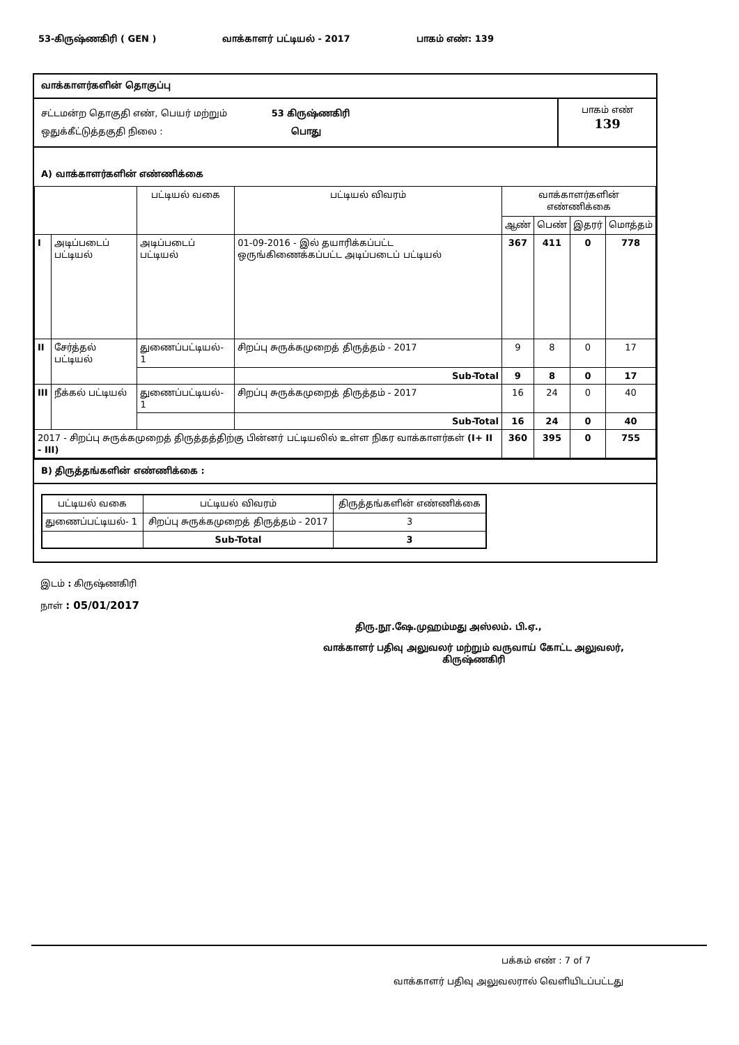53-கிருஷ்ணகிரி ( GEN ) வாக்காளர் பட்டியல் - 2017 பாகம் எண்: 139
வாக்காளர்களின் தொகுப்பு
சட்டமன்ற தொகுதி எண், பெயர் மற்றும் 53 கிருஷ்ணகிரி
ஒதுக்கீட்டுத்தகுதி நிலை : பொது
பாகம் எண்
139
A) வாக்காளர்களின் எண்ணிக்கை
| | | பட்டியல் வகை | பட்டியல் விவரம் | வாக்காளர்களின் எண்ணிக்கை | | | |
| --- | --- | --- | --- | --- | --- | --- | --- |
| | | | | ஆண் | பெண் | இதரர் | மொத்தம் |
| I | அடிப்படைப் பட்டியல் | அடிப்படைப் பட்டியல் | 01-09-2016 - இல் தயாரிக்கப்பட்ட ஒருங்கிணைக்கப்பட்ட அடிப்படைப் பட்டியல் | 367 | 411 | 0 | 778 |
| II | சேர்த்தல் பட்டியல் | துணைப்பட்டியல்- 1 | சிறப்பு சுருக்கமுறைத் திருத்தம் - 2017 | 9 | 8 | 0 | 17 |
| | | | Sub-Total | 9 | 8 | 0 | 17 |
| III | நீக்கல் பட்டியல் | துணைப்பட்டியல்- 1 | சிறப்பு சுருக்கமுறைத் திருத்தம் - 2017 | 16 | 24 | 0 | 40 |
| | | | Sub-Total | 16 | 24 | 0 | 40 |
| 2017 - சிறப்பு சுருக்கமுறைத் திருத்தத்திற்கு பின்னர் பட்டியலில் உள்ள நிகர வாக்காளர்கள் (I+ II - III) | | | | 360 | 395 | 0 | 755 |
B) திருத்தங்களின் எண்ணிக்கை :
| பட்டியல் வகை | பட்டியல் விவரம் | திருத்தங்களின் எண்ணிக்கை |
| --- | --- | --- |
| துணைப்பட்டியல்- 1 | சிறப்பு சுருக்கமுறைத் திருத்தம் - 2017 | 3 |
| | Sub-Total | 3 |
இடம் : கிருஷ்ணகிரி
நாள் : 05/01/2017
திரு.நூ.ஷே.முஹம்மது அஸ்லம். பி.ஏ.,
வாக்காளர் பதிவு அலுவலர் மற்றும் வருவாய் கோட்ட அலுவலர்,
கிருஷ்ணகிரி
பக்கம் எண் : 7 of 7
வாக்காளர் பதிவு அலுவலரால் வெளியிடப்பட்டது